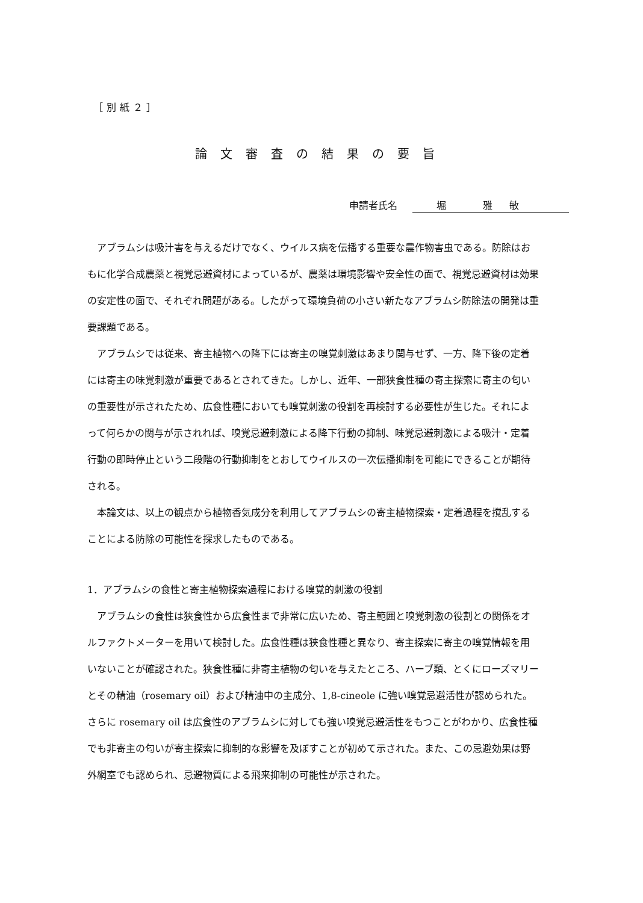［別紙２］
論文審査の結果の要旨
申請者氏名 堀 雅敏
アブラムシは吸汁害を与えるだけでなく、ウイルス病を伝播する重要な農作物害虫である。防除はおもに化学合成農薬と視覚忌避資材によっているが、農薬は環境影響や安全性の面で、視覚忌避資材は効果の安定性の面で、それぞれ問題がある。したがって環境負荷の小さい新たなアブラムシ防除法の開発は重要課題である。
アブラムシでは従来、寄主植物への降下には寄主の嗅覚刺激はあまり関与せず、一方、降下後の定着には寄主の味覚刺激が重要であるとされてきた。しかし、近年、一部狭食性種の寄主探索に寄主の匂いの重要性が示されたため、広食性種においても嗅覚刺激の役割を再検討する必要性が生じた。それによって何らかの関与が示されれば、嗅覚忌避刺激による降下行動の抑制、味覚忌避刺激による吸汁・定着行動の即時停止という二段階の行動抑制をとおしてウイルスの一次伝播抑制を可能にできることが期待される。
本論文は、以上の観点から植物香気成分を利用してアブラムシの寄主植物探索・定着過程を撹乱することによる防除の可能性を探求したものである。
1．アブラムシの食性と寄主植物探索過程における嗅覚的刺激の役割
アブラムシの食性は狭食性から広食性まで非常に広いため、寄主範囲と嗅覚刺激の役割との関係をオルファクトメーターを用いて検討した。広食性種は狭食性種と異なり、寄主探索に寄主の嗅覚情報を用いないことが確認された。狭食性種に非寄主植物の匂いを与えたところ、ハーブ類、とくにローズマリーとその精油（rosemary oil）および精油中の主成分、1,8-cineole に強い嗅覚忌避活性が認められた。さらに rosemary oil は広食性のアブラムシに対しても強い嗅覚忌避活性をもつことがわかり、広食性種でも非寄主の匂いが寄主探索に抑制的な影響を及ぼすことが初めて示された。また、この忌避効果は野外網室でも認められ、忌避物質による飛来抑制の可能性が示された。